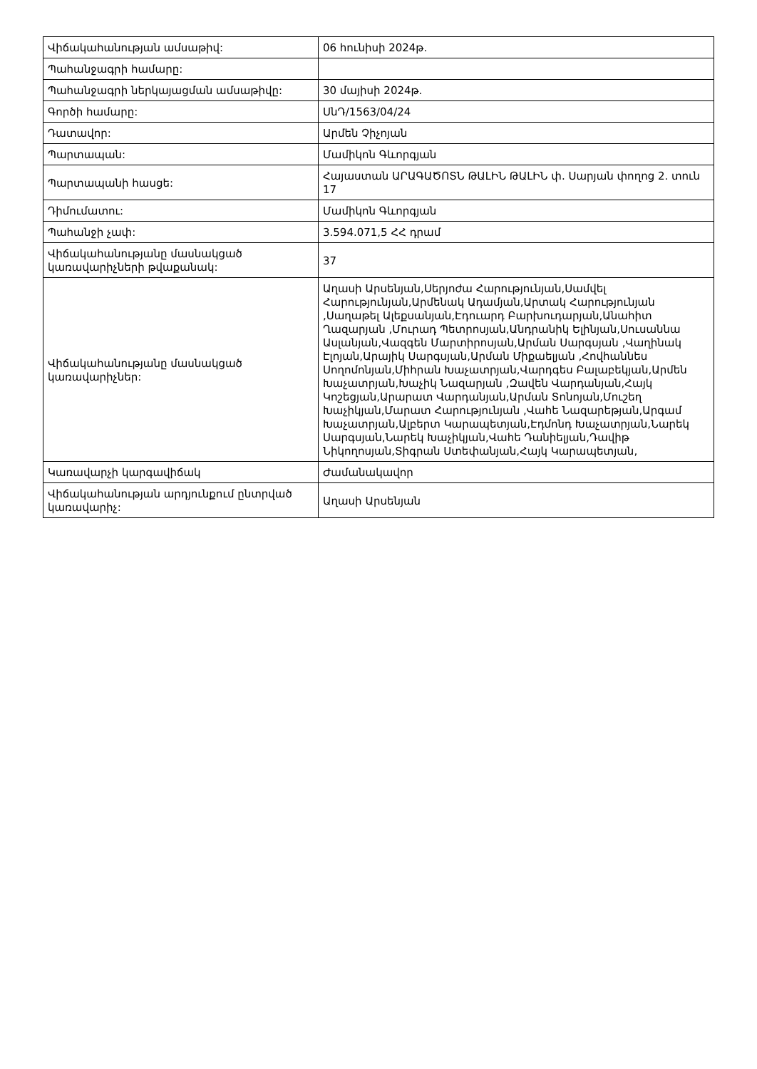| Վիճակահանության ամսաթիվ: | 06 հունիսի 2024թ. |
| Պահանջագրի համարը: | |
| Պահանջագրի ներկայացման ամսաթիվը: | 30 մայիսի 2024թ. |
| Գործի համարը: | ՍնԴ/1563/04/24 |
| Դատավոր: | Արմեն Չիչոյան |
| Պարտապան: | Մամիկոն Գևորգյան |
| Պարտապանի հասցե: | Հայաստան ԱՐԱԳԱԾՈՏՆ ԹԱԼԻՆ ԹԱԼԻՆ փ. Սարյան փողոց 2. տուն 17 |
| Դիմումատու: | Մամիկոն Գևորգյան |
| Պահանջի չափ: | 3.594.071,5 ՀՀ դրամ |
| Վիճակահանությանը մասնակցած կառավարիչների թվաքանակ: | 37 |
| Վիճակահանությանը մասնակցած կառավարիչներ: | Աղասի Արսենյան,Սերյոժա Հարությունյան,Սամվել Հարությունյան,Արմենակ Ադամյան,Արտակ Հարությունյան ,Սաղաթել Ալեքսանյան,Էդուարդ Բարխուդարյան,Անահիտ Ղազարյան ,Մուրադ Պետրոսյան,Անդրանիկ Ելինյան,Սուսաննա Ասլանյան,Վազգեն Մարտիրոսյան,Արման Սարգսյան ,Վաղինակ Էլոյան,Արայիկ Սարգսյան,Արման Միքաելյան ,Հովհաննես Սողոմոնյան,Միհրան Խաչատրյան,Վարդգես Բալաբեկյան,Արմեն Խաչատրյան,Խաչիկ Նազարյան ,Զավեն Վարդանյան,Հայկ Կոշեցյան,Արարատ Վարդանյան,Արման Տոնոյան,Մուշեղ Խաչիկյան,Մարատ Հարությունյան ,Վահե Նազարեթյան,Արգամ Խաչատրյան,Ալբերտ Կարապետյան,Էդմոնդ Խաչատրյան,Նարեկ Սարգսյան,Նարեկ Խաչիկյան,Վահե Դանիելյան,Դավիթ Նիկողոսյան,Տիգրան Ստեփանյան,Հայկ Կարապետյան, |
| Կառավարչի կարգավիճակ | Ժամանակավոր |
| Վիճակահանության արդյունքում ընտրված կառավարիչ: | Աղասի Արսենյան |